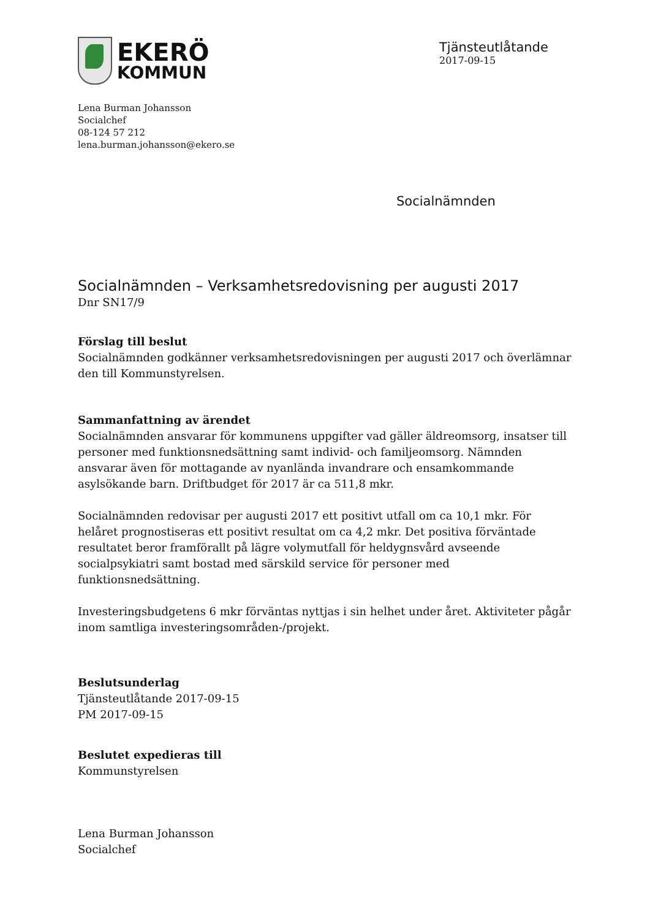EKERÖ
KOMMUN
Tjänsteutlåtande
2017-09-15
Lena Burman Johansson
Socialchef
08-124 57 212
lena.burman.johansson@ekero.se
Socialnämnden
Socialnämnden – Verksamhetsredovisning per augusti 2017
Dnr SN17/9
Förslag till beslut
Socialnämnden godkänner verksamhetsredovisningen per augusti 2017 och överlämnar den till Kommunstyrelsen.
Sammanfattning av ärendet
Socialnämnden ansvarar för kommunens uppgifter vad gäller äldreomsorg, insatser till personer med funktionsnedsättning samt individ- och familjeomsorg. Nämnden ansvarar även för mottagande av nyanlända invandrare och ensamkommande asylsökande barn. Driftbudget för 2017 är ca 511,8 mkr.
Socialnämnden redovisar per augusti 2017 ett positivt utfall om ca 10,1 mkr. För helåret prognostiseras ett positivt resultat om ca 4,2 mkr. Det positiva förväntade resultatet beror framförallt på lägre volymutfall för heldygnsvård avseende socialpsykiatri samt bostad med särskild service för personer med funktionsnedsättning.
Investeringsbudgetens 6 mkr förväntas nyttjas i sin helhet under året. Aktiviteter pågår inom samtliga investeringsområden-/projekt.
Beslutsunderlag
Tjänsteutlåtande 2017-09-15
PM 2017-09-15
Beslutet expedieras till
Kommunstyrelsen
Lena Burman Johansson
Socialchef